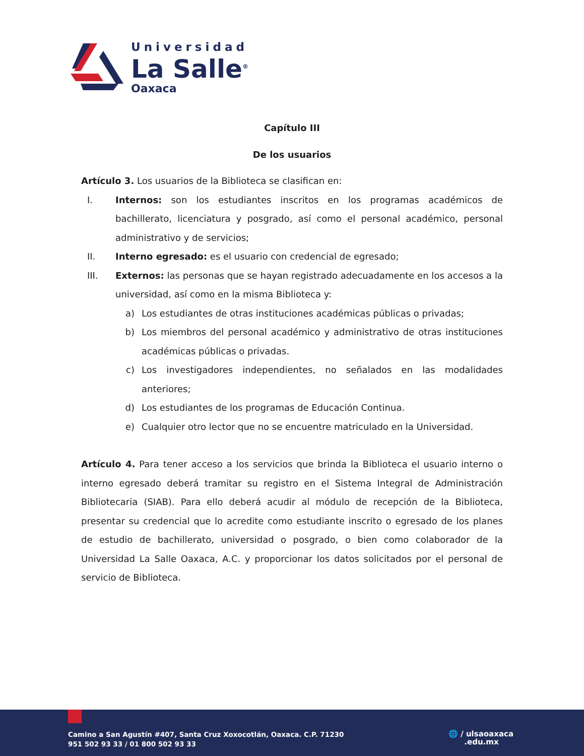Universidad
La Salle<sup>®</sup>
Oaxaca
Capítulo III
De los usuarios
Artículo 3. Los usuarios de la Biblioteca se clasifican en:
I. Internos: son los estudiantes inscritos en los programas académicos de bachillerato, licenciatura y posgrado, así como el personal académico, personal administrativo y de servicios;
II. Interno egresado: es el usuario con credencial de egresado;
III. Externos: las personas que se hayan registrado adecuadamente en los accesos a la universidad, así como en la misma Biblioteca y:
a) Los estudiantes de otras instituciones académicas públicas o privadas;
b) Los miembros del personal académico y administrativo de otras instituciones académicas públicas o privadas.
c) Los investigadores independientes, no señalados en las modalidades anteriores;
d) Los estudiantes de los programas de Educación Continua.
e) Cualquier otro lector que no se encuentre matriculado en la Universidad.
Artículo 4. Para tener acceso a los servicios que brinda la Biblioteca el usuario interno o interno egresado deberá tramitar su registro en el Sistema Integral de Administración Bibliotecaria (SIAB). Para ello deberá acudir al módulo de recepción de la Biblioteca, presentar su credencial que lo acredite como estudiante inscrito o egresado de los planes de estudio de bachillerato, universidad o posgrado, o bien como colaborador de la Universidad La Salle Oaxaca, A.C. y proporcionar los datos solicitados por el personal de servicio de Biblioteca.
Camino a San Agustín #407, Santa Cruz Xoxocotlán, Oaxaca. C.P. 71230
951 502 93 33 / 01 800 502 93 33
🌐 / ulsaoaxaca
.edu.mx